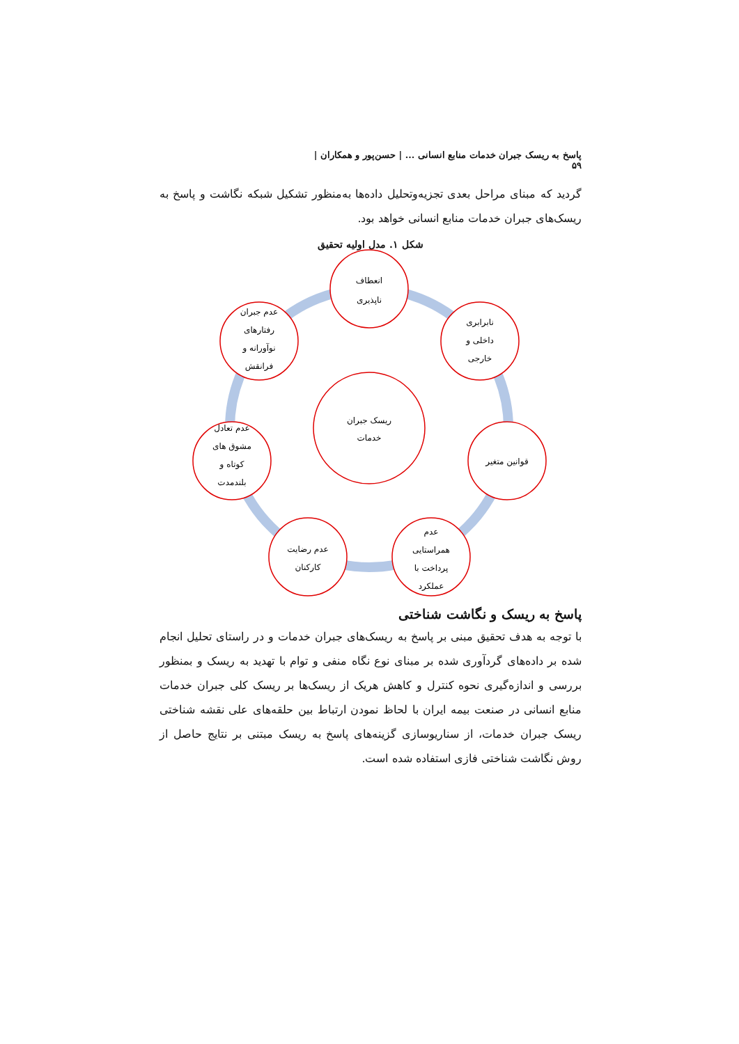پاسخ به ریسک جبران خدمات منابع انسانی ... | حسن‌پور و همکاران | ۵۹
گردید که مبنای مراحل بعدی تجزیه‌وتحلیل داده‌ها به‌منظور تشکیل شبکه نگاشت و پاسخ به ریسک‌های جبران خدمات منابع انسانی خواهد بود.
شکل ۱. مدل اولیه تحقیق
ریسک جبران
خدمات
انعطاف
ناپذیری
نابرابری
داخلی و
خارجی
قوانین متغیر
عدم
همراستایی
پرداخت با
عملکرد
عدم رضایت
کارکنان
عدم تعادل
مشوق های
کوتاه و
بلندمدت
عدم جبران
رفتارهای
نوآورانه و
فرانقش
پاسخ به ریسک و نگاشت شناختی
با توجه به هدف تحقیق مبنی بر پاسخ به ریسک‌های جبران خدمات و در راستای تحلیل انجام شده بر داده‌های گردآوری شده بر مبنای نوع نگاه منفی و توام با تهدید به ریسک و بمنظور بررسی و اندازه‌گیری نحوه کنترل و کاهش هریک از ریسک‌ها بر ریسک کلی جبران خدمات منابع انسانی در صنعت بیمه ایران با لحاظ نمودن ارتباط بین حلقه‌های علی نقشه شناختی ریسک جبران خدمات، از سناریوسازی گزینه‌های پاسخ به ریسک مبتنی بر نتایج حاصل از روش نگاشت شناختی فازی استفاده شده است.